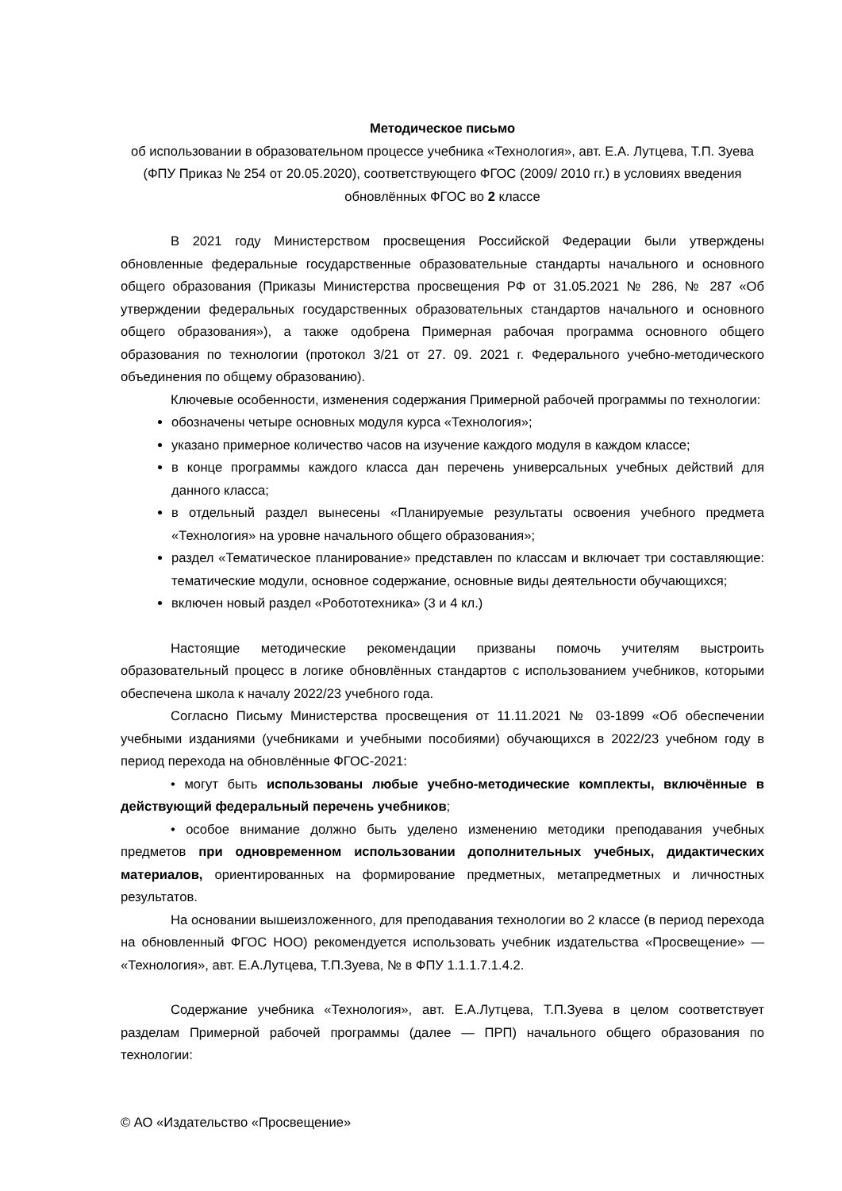Методическое письмо
об использовании в образовательном процессе учебника «Технология», авт. Е.А. Лутцева, Т.П. Зуева (ФПУ Приказ № 254 от 20.05.2020), соответствующего ФГОС (2009/ 2010 гг.) в условиях введения обновлённых ФГОС во 2 классе
В 2021 году Министерством просвещения Российской Федерации были утверждены обновленные федеральные государственные образовательные стандарты начального и основного общего образования (Приказы Министерства просвещения РФ от 31.05.2021 № 286, № 287 «Об утверждении федеральных государственных образовательных стандартов начального и основного общего образования»), а также одобрена Примерная рабочая программа основного общего образования по технологии (протокол 3/21 от 27. 09. 2021 г. Федерального учебно-методического объединения по общему образованию).
Ключевые особенности, изменения содержания Примерной рабочей программы по технологии:
обозначены четыре основных модуля курса «Технология»;
указано примерное количество часов на изучение каждого модуля в каждом классе;
в конце программы каждого класса дан перечень универсальных учебных действий для данного класса;
в отдельный раздел вынесены «Планируемые результаты освоения учебного предмета «Технология» на уровне начального общего образования»;
раздел «Тематическое планирование» представлен по классам и включает три составляющие: тематические модули, основное содержание, основные виды деятельности обучающихся;
включен новый раздел «Робототехника» (3 и 4 кл.)
Настоящие методические рекомендации призваны помочь учителям выстроить образовательный процесс в логике обновлённых стандартов с использованием учебников, которыми обеспечена школа к началу 2022/23 учебного года.
Согласно Письму Министерства просвещения от 11.11.2021 № 03-1899 «Об обеспечении учебными изданиями (учебниками и учебными пособиями) обучающихся в 2022/23 учебном году в период перехода на обновлённые ФГОС-2021:
• могут быть использованы любые учебно-методические комплекты, включённые в действующий федеральный перечень учебников;
• особое внимание должно быть уделено изменению методики преподавания учебных предметов при одновременном использовании дополнительных учебных, дидактических материалов, ориентированных на формирование предметных, метапредметных и личностных результатов.
На основании вышеизложенного, для преподавания технологии во 2 классе (в период перехода на обновленный ФГОС НОО) рекомендуется использовать учебник издательства «Просвещение» — «Технология», авт. Е.А.Лутцева, Т.П.Зуева, № в ФПУ 1.1.1.7.1.4.2.
Содержание учебника «Технология», авт. Е.А.Лутцева, Т.П.Зуева в целом соответствует разделам Примерной рабочей программы (далее — ПРП) начального общего образования по технологии:
© АО «Издательство «Просвещение»